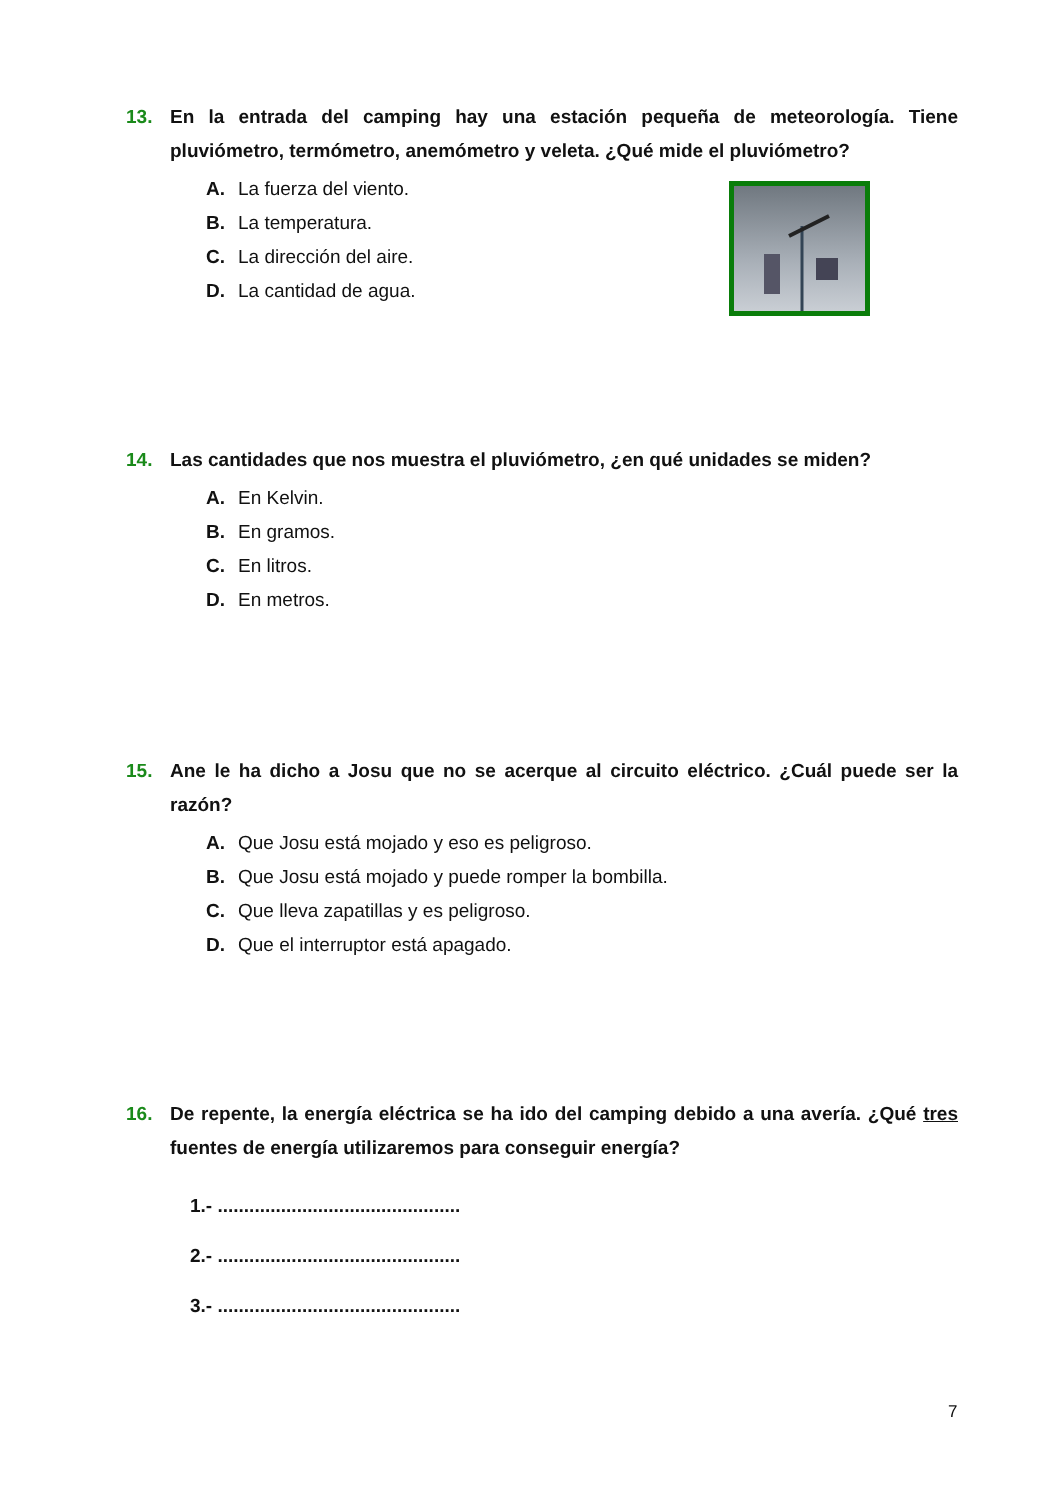13.
En la entrada del camping hay una estación pequeña de meteorología. Tiene pluviómetro, termómetro, anemómetro y veleta. ¿Qué mide el pluviómetro?
A. La fuerza del viento.
B. La temperatura.
C. La dirección del aire.
D. La cantidad de agua.
14.
Las cantidades que nos muestra el pluviómetro, ¿en qué unidades se miden?
A. En Kelvin.
B. En gramos.
C. En litros.
D. En metros.
15.
Ane le ha dicho a Josu que no se acerque al circuito eléctrico. ¿Cuál puede ser la razón?
A. Que Josu está mojado y eso es peligroso.
B. Que Josu está mojado y puede romper la bombilla.
C. Que lleva zapatillas y es peligroso.
D. Que el interruptor está apagado.
16.
De repente, la energía eléctrica se ha ido del camping debido a una avería. ¿Qué tres fuentes de energía utilizaremos para conseguir energía?
1.- ..............................................
2.- ..............................................
3.- ..............................................
7